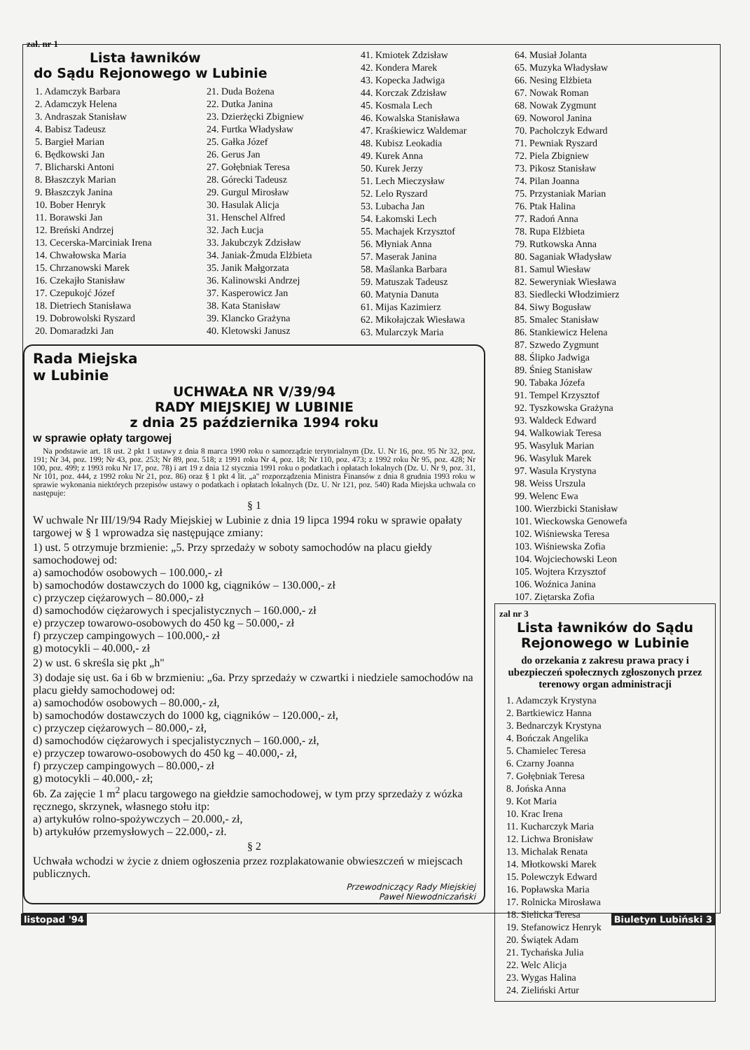zał. nr 1
Lista ławników
do Sądu Rejonowego w Lubinie
1. Adamczyk Barbara
2. Adamczyk Helena
3. Andraszak Stanisław
4. Babisz Tadeusz
5. Bargieł Marian
6. Będkowski Jan
7. Blicharski Antoni
8. Błaszczyk Marian
9. Błaszczyk Janina
10. Bober Henryk
11. Borawski Jan
12. Breński Andrzej
13. Cecerska-Marciniak Irena
14. Chwałowska Maria
15. Chrzanowski Marek
16. Czekajło Stanisław
17. Czepukojć Józef
18. Dietriech Stanisława
19. Dobrowolski Ryszard
20. Domaradzki Jan
21. Duda Bożena
22. Dutka Janina
23. Dzierżęcki Zbigniew
24. Furtka Władysław
25. Gałka Józef
26. Gerus Jan
27. Gołębniak Teresa
28. Górecki Tadeusz
29. Gurgul Mirosław
30. Hasulak Alicja
31. Henschel Alfred
32. Jach Łucja
33. Jakubczyk Zdzisław
34. Janiak-Żmuda Elżbieta
35. Janik Małgorzata
36. Kalinowski Andrzej
37. Kasperowicz Jan
38. Kata Stanisław
39. Klancko Grażyna
40. Kletowski Janusz
41. Kmiotek Zdzisław
42. Kondera Marek
43. Kopecka Jadwiga
44. Korczak Zdzisław
45. Kosmala Lech
46. Kowalska Stanisława
47. Kraśkiewicz Waldemar
48. Kubisz Leokadia
49. Kurek Anna
50. Kurek Jerzy
51. Lech Mieczysław
52. Lelo Ryszard
53. Lubacha Jan
54. Łakomski Lech
55. Machajek Krzysztof
56. Młyniak Anna
57. Maserak Janina
58. Maślanka Barbara
59. Matuszak Tadeusz
60. Matynia Danuta
61. Mijas Kazimierz
62. Mikołajczak Wiesława
63. Mularczyk Maria
64. Musiał Jolanta
65. Muzyka Władysław
66. Nesing Elżbieta
67. Nowak Roman
68. Nowak Zygmunt
69. Noworol Janina
70. Pacholczyk Edward
71. Pewniak Ryszard
72. Piela Zbigniew
73. Pikosz Stanisław
74. Pilan Joanna
75. Przystaniak Marian
76. Ptak Halina
77. Radoń Anna
78. Rupa Elżbieta
79. Rutkowska Anna
80. Saganiak Władysław
81. Samul Wiesław
82. Seweryniak Wiesława
83. Siedlecki Włodzimierz
84. Siwy Bogusław
85. Smalec Stanisław
86. Stankiewicz Helena
87. Szwedo Zygmunt
88. Ślipko Jadwiga
89. Śnieg Stanisław
90. Tabaka Józefa
91. Tempel Krzysztof
92. Tyszkowska Grażyna
93. Waldeck Edward
94. Walkowiak Teresa
95. Wasyluk Marian
96. Wasyluk Marek
97. Wasula Krystyna
98. Weiss Urszula
99. Welenc Ewa
100. Wierzbicki Stanisław
101. Wieckowska Genowefa
102. Wiśniewska Teresa
103. Wiśniewska Zofia
104. Wojciechowski Leon
105. Wojtera Krzysztof
106. Woźnica Janina
107. Ziętarska Zofia
Rada Miejska
w Lubinie
UCHWAŁA NR V/39/94
RADY MIEJSKIEJ W LUBINIE
z dnia 25 października 1994 roku
w sprawie opłaty targowej
Na podstawie art. 18 ust. 2 pkt 1 ustawy z dnia 8 marca 1990 roku o samorządzie terytorialnym (Dz. U. Nr 16, poz. 95 Nr 32, poz. 191; Nr 34, poz. 199; Nr 43, poz. 253; Nr 89, poz. 518; z 1991 roku Nr 4, poz. 18; Nr 110, poz. 473; z 1992 roku Nr 95, poz. 428; Nr 100, poz. 499; z 1993 roku Nr 17, poz. 78) i art 19 z dnia 12 stycznia 1991 roku o podatkach i opłatach lokalnych (Dz. U. Nr 9, poz. 31, Nr 101, poz. 444, z 1992 roku Nr 21, poz. 86) oraz § 1 pkt 4 lit. „a" rozporządzenia Ministra Finansów z dnia 8 grudnia 1993 roku w sprawie wykonania niektórych przepisów ustawy o podatkach i opłatach lokalnych (Dz. U. Nr 121, poz. 540) Rada Miejska uchwala co następuje:
§ 1
W uchwale Nr III/19/94 Rady Miejskiej w Lubinie z dnia 19 lipca 1994 roku w sprawie opałaty targowej w § 1 wprowadza się następujące zmiany:
1) ust. 5 otrzymuje brzmienie: „5. Przy sprzedaży w soboty samochodów na placu giełdy samochodowej od:
a) samochodów osobowych – 100.000,- zł
b) samochodów dostawczych do 1000 kg, ciągników – 130.000,- zł
c) przyczep ciężarowych – 80.000,- zł
d) samochodów ciężarowych i specjalistycznych – 160.000,- zł
e) przyczep towarowo-osobowych do 450 kg – 50.000,- zł
f) przyczep campingowych – 100.000,- zł
g) motocykli – 40.000,- zł
2) w ust. 6 skreśla się pkt „h"
3) dodaje się ust. 6a i 6b w brzmieniu: „6a. Przy sprzedaży w czwartki i niedziele samochodów na placu giełdy samochodowej od:
a) samochodów osobowych – 80.000,- zł,
b) samochodów dostawczych do 1000 kg, ciągników – 120.000,- zł,
c) przyczep ciężarowych – 80.000,- zł,
d) samochodów ciężarowych i specjalistycznych – 160.000,- zł,
e) przyczep towarowo-osobowych do 450 kg – 40.000,- zł,
f) przyczep campingowych – 80.000,- zł
g) motocykli – 40.000,- zł;
6b. Za zajęcie 1 m<sup>2</sup> placu targowego na giełdzie samochodowej, w tym przy sprzedaży z wózka ręcznego, skrzynek, własnego stołu itp:
a) artykułów rolno-spożywczych – 20.000,- zł,
b) artykułów przemysłowych – 22.000,- zł.
§ 2
Uchwała wchodzi w życie z dniem ogłoszenia przez rozplakatowanie obwieszczeń w miejscach publicznych.
Przewodniczący Rady Miejskiej
Paweł Niewodniczański
zal nr 3
Lista ławników do Sądu Rejonowego w Lubinie
do orzekania z zakresu prawa pracy i ubezpieczeń społecznych zgłoszonych przez terenowy organ administracji
1. Adamczyk Krystyna
2. Bartkiewicz Hanna
3. Bednarczyk Krystyna
4. Bończak Angelika
5. Chamielec Teresa
6. Czarny Joanna
7. Gołębniak Teresa
8. Jońska Anna
9. Kot Maria
10. Krac Irena
11. Kucharczyk Maria
12. Lichwa Bronisław
13. Michalak Renata
14. Młotkowski Marek
15. Polewczyk Edward
16. Popławska Maria
17. Rolnicka Mirosława
18. Sielicka Teresa
19. Stefanowicz Henryk
20. Świątek Adam
21. Tychańska Julia
22. Welc Alicja
23. Wygas Halina
24. Zieliński Artur
listopad '94 Biuletyn Lubiński 3